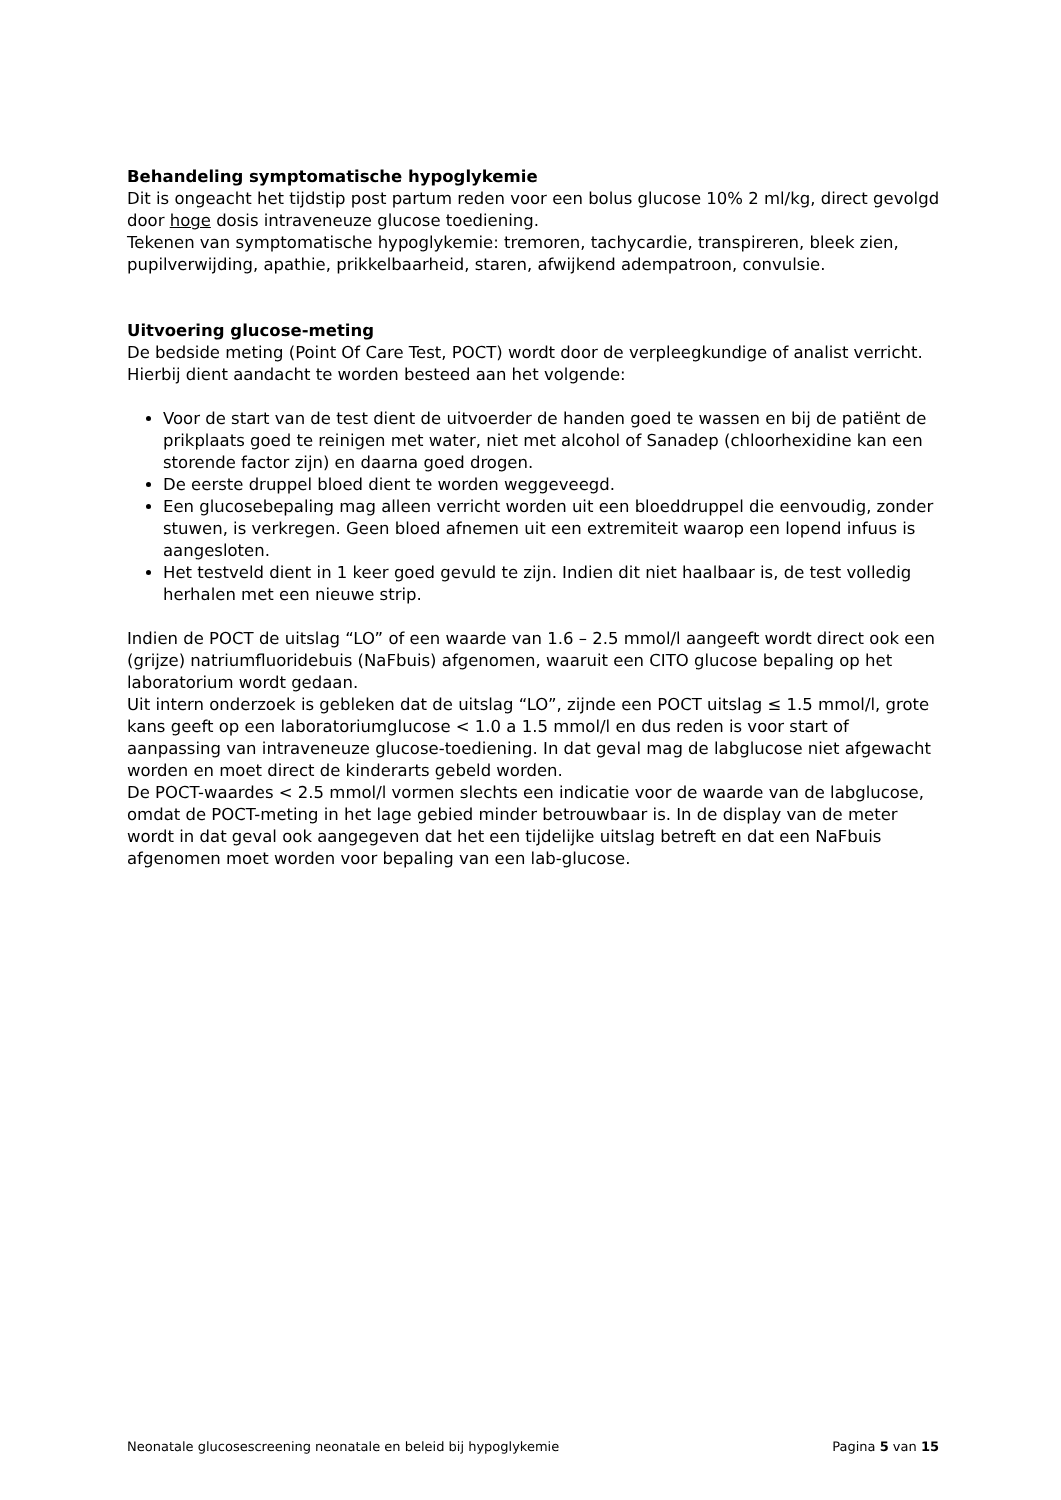Behandeling symptomatische hypoglykemie
Dit is ongeacht het tijdstip post partum reden voor een bolus glucose 10% 2 ml/kg, direct gevolgd door hoge dosis intraveneuze glucose toediening.
Tekenen van symptomatische hypoglykemie: tremoren, tachycardie, transpireren, bleek zien, pupilverwijding, apathie, prikkelbaarheid, staren, afwijkend adempatroon, convulsie.
Uitvoering glucose-meting
De bedside meting (Point Of Care Test, POCT) wordt door de verpleegkundige of analist verricht. Hierbij dient aandacht te worden besteed aan het volgende:
Voor de start van de test dient de uitvoerder de handen goed te wassen en bij de patiënt de prikplaats goed te reinigen met water, niet met alcohol of Sanadep (chloorhexidine kan een storende factor zijn) en daarna goed drogen.
De eerste druppel bloed dient te worden weggeveegd.
Een glucosebepaling mag alleen verricht worden uit een bloeddruppel die eenvoudig, zonder stuwen, is verkregen. Geen bloed afnemen uit een extremiteit waarop een lopend infuus is aangesloten.
Het testveld dient in 1 keer goed gevuld te zijn. Indien dit niet haalbaar is, de test volledig herhalen met een nieuwe strip.
Indien de POCT de uitslag “LO” of een waarde van 1.6 – 2.5 mmol/l aangeeft wordt direct ook een (grijze) natriumfluoridebuis (NaFbuis) afgenomen, waaruit een CITO glucose bepaling op het laboratorium wordt gedaan.
Uit intern onderzoek is gebleken dat de uitslag “LO”, zijnde een POCT uitslag ≤ 1.5 mmol/l, grote kans geeft op een laboratoriumglucose < 1.0 a 1.5 mmol/l en dus reden is voor start of aanpassing van intraveneuze glucose-toediening. In dat geval mag de labglucose niet afgewacht worden en moet direct de kinderarts gebeld worden.
De POCT-waardes < 2.5 mmol/l vormen slechts een indicatie voor de waarde van de labglucose, omdat de POCT-meting in het lage gebied minder betrouwbaar is. In de display van de meter wordt in dat geval ook aangegeven dat het een tijdelijke uitslag betreft en dat een NaFbuis afgenomen moet worden voor bepaling van een lab-glucose.
Neonatale glucosescreening neonatale en beleid bij hypoglykemie Pagina 5 van 15